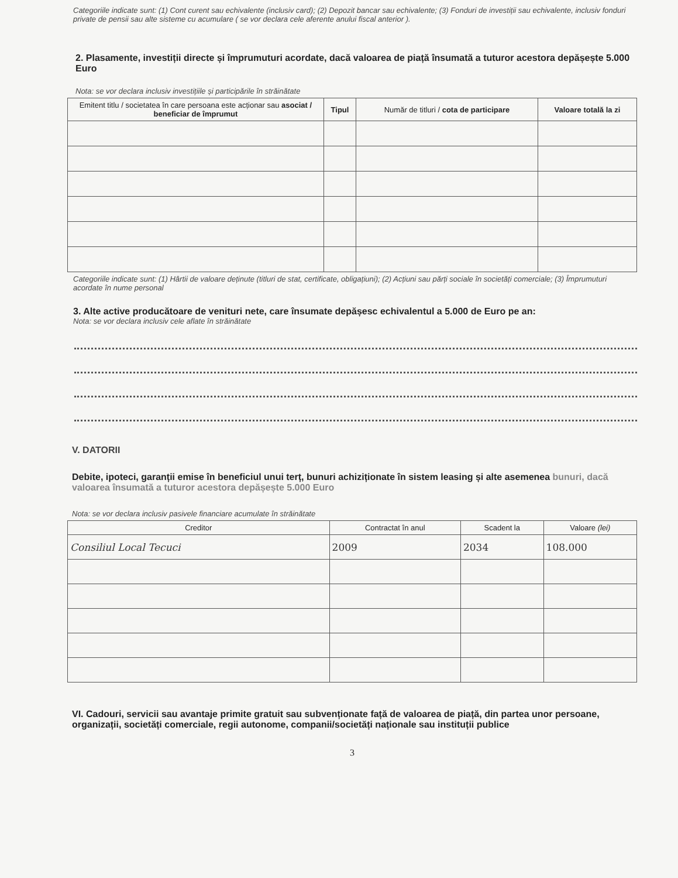Categoriile indicate sunt: (1) Cont curent sau echivalente (inclusiv card); (2) Depozit bancar sau echivalente; (3) Fonduri de investiții sau echivalente, inclusiv fonduri private de pensii sau alte sisteme cu acumulare ( se vor declara cele aferente anului fiscal anterior ).
2. Plasamente, investiții directe și împrumuturi acordate, dacă valoarea de piață însumată a tuturor acestora depășește 5.000 Euro
Nota: se vor declara inclusiv investițiile și participările în străinătate
| Emitent titlu / societatea în care persoana este acționar sau asociat / beneficiar de împrumut | Tipul | Număr de titluri / cota de participare | Valoare totală la zi |
| --- | --- | --- | --- |
Categoriile indicate sunt: (1) Hârtii de valoare deținute (titluri de stat, certificate, obligațiuni); (2) Acțiuni sau părți sociale în societăți comerciale; (3) Împrumuturi acordate în nume personal
3. Alte active producătoare de venituri nete, care însumate depășesc echivalentul a 5.000 de Euro pe an:
Nota: se vor declara inclusiv cele aflate în străinătate
V. DATORII
Debite, ipoteci, garanții emise în beneficiul unui terț, bunuri achiziționate în sistem leasing și alte asemenea bunuri, dacă valoarea însumată a tuturor acestora depășește 5.000 Euro
Nota: se vor declara inclusiv pasivele financiare acumulate în străinătate
| Creditor | Contractat în anul | Scadent la | Valoare (lei) |
| --- | --- | --- | --- |
| Consiliul Local Tecuci | 2009 | 2034 | 108.000 |
VI. Cadouri, servicii sau avantaje primite gratuit sau subvenționate față de valoarea de piață, din partea unor persoane, organizații, societăți comerciale, regii autonome, companii/societăți naționale sau instituții publice
3